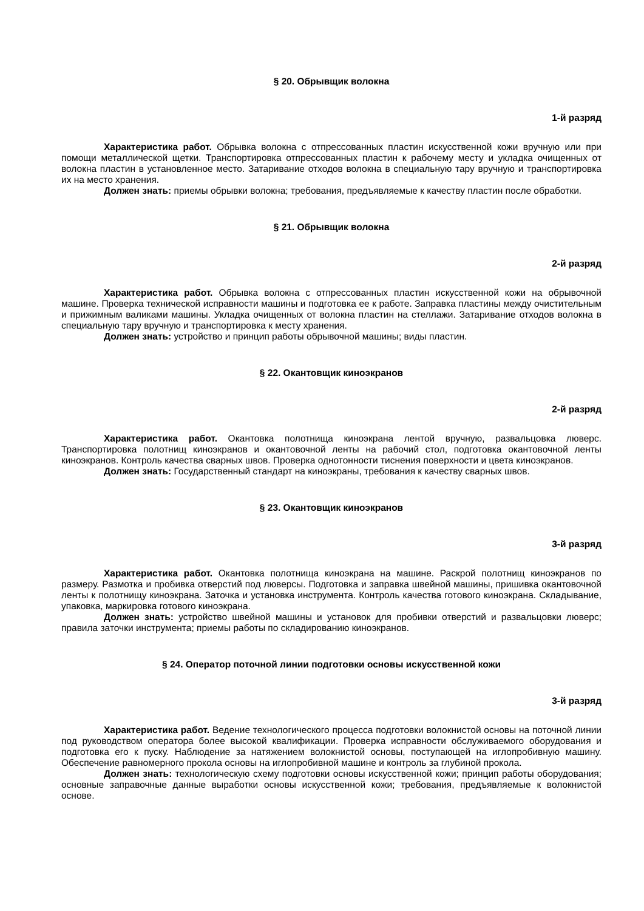§ 20. Обрывщик волокна
1-й разряд
Характеристика работ. Обрывка волокна с отпрессованных пластин искусственной кожи вручную или при помощи металлической щетки. Транспортировка отпрессованных пластин к рабочему месту и укладка очищенных от волокна пластин в установленное место. Затаривание отходов волокна в специальную тару вручную и транспортировка их на место хранения.
Должен знать: приемы обрывки волокна; требования, предъявляемые к качеству пластин после обработки.
§ 21. Обрывщик волокна
2-й разряд
Характеристика работ. Обрывка волокна с отпрессованных пластин искусственной кожи на обрывочной машине. Проверка технической исправности машины и подготовка ее к работе. Заправка пластины между очистительным и прижимным валиками машины. Укладка очищенных от волокна пластин на стеллажи. Затаривание отходов волокна в специальную тару вручную и транспортировка к месту хранения.
Должен знать: устройство и принцип работы обрывочной машины; виды пластин.
§ 22. Окантовщик киноэкранов
2-й разряд
Характеристика работ. Окантовка полотнища киноэкрана лентой вручную, развальцовка люверс. Транспортировка полотнищ киноэкранов и окантовочной ленты на рабочий стол, подготовка окантовочной ленты киноэкранов. Контроль качества сварных швов. Проверка однотонности тиснения поверхности и цвета киноэкранов.
Должен знать: Государственный стандарт на киноэкраны, требования к качеству сварных швов.
§ 23. Окантовщик киноэкранов
3-й разряд
Характеристика работ. Окантовка полотнища киноэкрана на машине. Раскрой полотнищ киноэкранов по размеру. Размотка и пробивка отверстий под люверсы. Подготовка и заправка швейной машины, пришивка окантовочной ленты к полотнищу киноэкрана. Заточка и установка инструмента. Контроль качества готового киноэкрана. Складывание, упаковка, маркировка готового киноэкрана.
Должен знать: устройство швейной машины и установок для пробивки отверстий и развальцовки люверс; правила заточки инструмента; приемы работы по складированию киноэкранов.
§ 24. Оператор поточной линии подготовки основы искусственной кожи
3-й разряд
Характеристика работ. Ведение технологического процесса подготовки волокнистой основы на поточной линии под руководством оператора более высокой квалификации. Проверка исправности обслуживаемого оборудования и подготовка его к пуску. Наблюдение за натяжением волокнистой основы, поступающей на иглопробивную машину. Обеспечение равномерного прокола основы на иглопробивной машине и контроль за глубиной прокола.
Должен знать: технологическую схему подготовки основы искусственной кожи; принцип работы оборудования; основные заправочные данные выработки основы искусственной кожи; требования, предъявляемые к волокнистой основе.